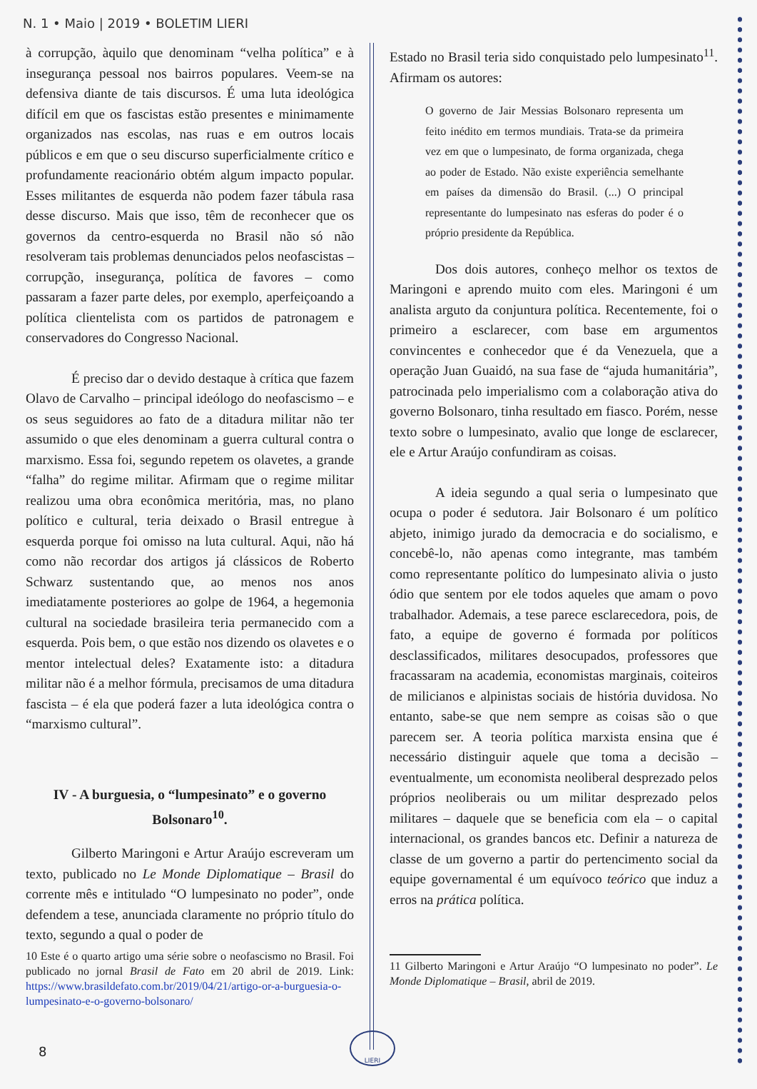N. 1 • Maio | 2019 • BOLETIM LIERI
à corrupção, àquilo que denominam “velha política” e à insegurança pessoal nos bairros populares. Veem-se na defensiva diante de tais discursos. É uma luta ideológica difícil em que os fascistas estão presentes e minimamente organizados nas escolas, nas ruas e em outros locais públicos e em que o seu discurso superficialmente crítico e profundamente reacionário obtém algum impacto popular. Esses militantes de esquerda não podem fazer tábula rasa desse discurso. Mais que isso, têm de reconhecer que os governos da centro-esquerda no Brasil não só não resolveram tais problemas denunciados pelos neofascistas – corrupção, insegurança, política de favores – como passaram a fazer parte deles, por exemplo, aperfeiçoando a política clientelista com os partidos de patronagem e conservadores do Congresso Nacional.
É preciso dar o devido destaque à crítica que fazem Olavo de Carvalho – principal ideólogo do neofascismo – e os seus seguidores ao fato de a ditadura militar não ter assumido o que eles denominam a guerra cultural contra o marxismo. Essa foi, segundo repetem os olavetes, a grande “falha” do regime militar. Afirmam que o regime militar realizou uma obra econômica meritória, mas, no plano político e cultural, teria deixado o Brasil entregue à esquerda porque foi omisso na luta cultural. Aqui, não há como não recordar dos artigos já clássicos de Roberto Schwarz sustentando que, ao menos nos anos imediatamente posteriores ao golpe de 1964, a hegemonia cultural na sociedade brasileira teria permanecido com a esquerda. Pois bem, o que estão nos dizendo os olavetes e o mentor intelectual deles? Exatamente isto: a ditadura militar não é a melhor fórmula, precisamos de uma ditadura fascista – é ela que poderá fazer a luta ideológica contra o “marxismo cultural”.
IV - A burguesia, o “lumpesinato” e o governo Bolsonaro<sup>10</sup>.
Gilberto Maringoni e Artur Araújo escreveram um texto, publicado no Le Monde Diplomatique – Brasil do corrente mês e intitulado “O lumpesinato no poder”, onde defendem a tese, anunciada claramente no próprio título do texto, segundo a qual o poder de
10 Este é o quarto artigo uma série sobre o neofascismo no Brasil. Foi publicado no jornal Brasil de Fato em 20 abril de 2019. Link: https://www.brasildefato.com.br/2019/04/21/artigo-or-a-burguesia-o-lumpesinato-e-o-governo-bolsonaro/
Estado no Brasil teria sido conquistado pelo lumpesinato<sup>11</sup>. Afirmam os autores:
O governo de Jair Messias Bolsonaro representa um feito inédito em termos mundiais. Trata-se da primeira vez em que o lumpesinato, de forma organizada, chega ao poder de Estado. Não existe experiência semelhante em países da dimensão do Brasil. (...) O principal representante do lumpesinato nas esferas do poder é o próprio presidente da República.
Dos dois autores, conheço melhor os textos de Maringoni e aprendo muito com eles. Maringoni é um analista arguto da conjuntura política. Recentemente, foi o primeiro a esclarecer, com base em argumentos convincentes e conhecedor que é da Venezuela, que a operação Juan Guaidó, na sua fase de “ajuda humanitária”, patrocinada pelo imperialismo com a colaboração ativa do governo Bolsonaro, tinha resultado em fiasco. Porém, nesse texto sobre o lumpesinato, avalio que longe de esclarecer, ele e Artur Araújo confundiram as coisas.
A ideia segundo a qual seria o lumpesinato que ocupa o poder é sedutora. Jair Bolsonaro é um político abjeto, inimigo jurado da democracia e do socialismo, e concebê-lo, não apenas como integrante, mas também como representante político do lumpesinato alivia o justo ódio que sentem por ele todos aqueles que amam o povo trabalhador. Ademais, a tese parece esclarecedora, pois, de fato, a equipe de governo é formada por políticos desclassificados, militares desocupados, professores que fracassaram na academia, economistas marginais, coiteiros de milicianos e alpinistas sociais de história duvidosa. No entanto, sabe-se que nem sempre as coisas são o que parecem ser. A teoria política marxista ensina que é necessário distinguir aquele que toma a decisão – eventualmente, um economista neoliberal desprezado pelos próprios neoliberais ou um militar desprezado pelos militares – daquele que se beneficia com ela – o capital internacional, os grandes bancos etc. Definir a natureza de classe de um governo a partir do pertencimento social da equipe governamental é um equívoco teórico que induz a erros na prática política.
11 Gilberto Maringoni e Artur Araújo “O lumpesinato no poder”. Le Monde Diplomatique – Brasil, abril de 2019.
8
LIERI